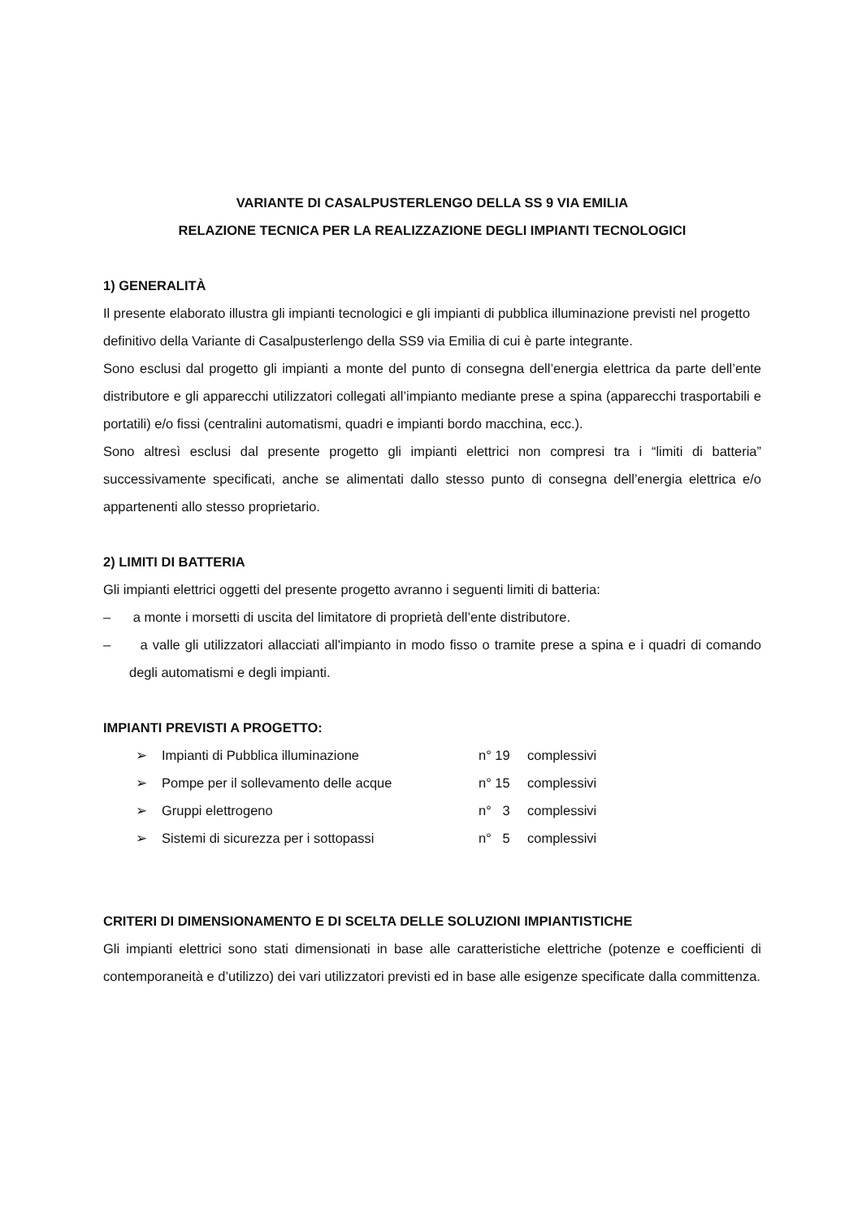VARIANTE DI CASALPUSTERLENGO DELLA SS 9 VIA EMILIA
RELAZIONE TECNICA PER LA REALIZZAZIONE DEGLI IMPIANTI TECNOLOGICI
1) GENERALITÀ
Il presente elaborato illustra gli impianti tecnologici e gli impianti di pubblica illuminazione previsti nel progetto definitivo della Variante di Casalpusterlengo della SS9 via Emilia di cui è parte integrante.
Sono esclusi dal progetto gli impianti a monte del punto di consegna dell’energia elettrica da parte dell’ente distributore e gli apparecchi utilizzatori collegati all’impianto mediante prese a spina (apparecchi trasportabili e portatili) e/o fissi (centralini automatismi, quadri e impianti bordo macchina, ecc.).
Sono altresì esclusi dal presente progetto gli impianti elettrici non compresi tra i “limiti di batteria” successivamente specificati, anche se alimentati dallo stesso punto di consegna dell’energia elettrica e/o appartenenti allo stesso proprietario.
2) LIMITI DI BATTERIA
Gli impianti elettrici oggetti del presente progetto avranno i seguenti limiti di batteria:
– a monte i morsetti di uscita del limitatore di proprietà dell’ente distributore.
– a valle gli utilizzatori allacciati all'impianto in modo fisso o tramite prese a spina e i quadri di comando degli automatismi e degli impianti.
IMPIANTI PREVISTI A PROGETTO:
| ➢ | Impianti di Pubblica illuminazione | n° 19 | complessivi |
| ➢ | Pompe per il sollevamento delle acque | n° 15 | complessivi |
| ➢ | Gruppi elettrogeno | n° 3 | complessivi |
| ➢ | Sistemi di sicurezza per i sottopassi | n° 5 | complessivi |
CRITERI DI DIMENSIONAMENTO E DI SCELTA DELLE SOLUZIONI IMPIANTISTICHE
Gli impianti elettrici sono stati dimensionati in base alle caratteristiche elettriche (potenze e coefficienti di contemporaneità e d’utilizzo) dei vari utilizzatori previsti ed in base alle esigenze specificate dalla committenza.